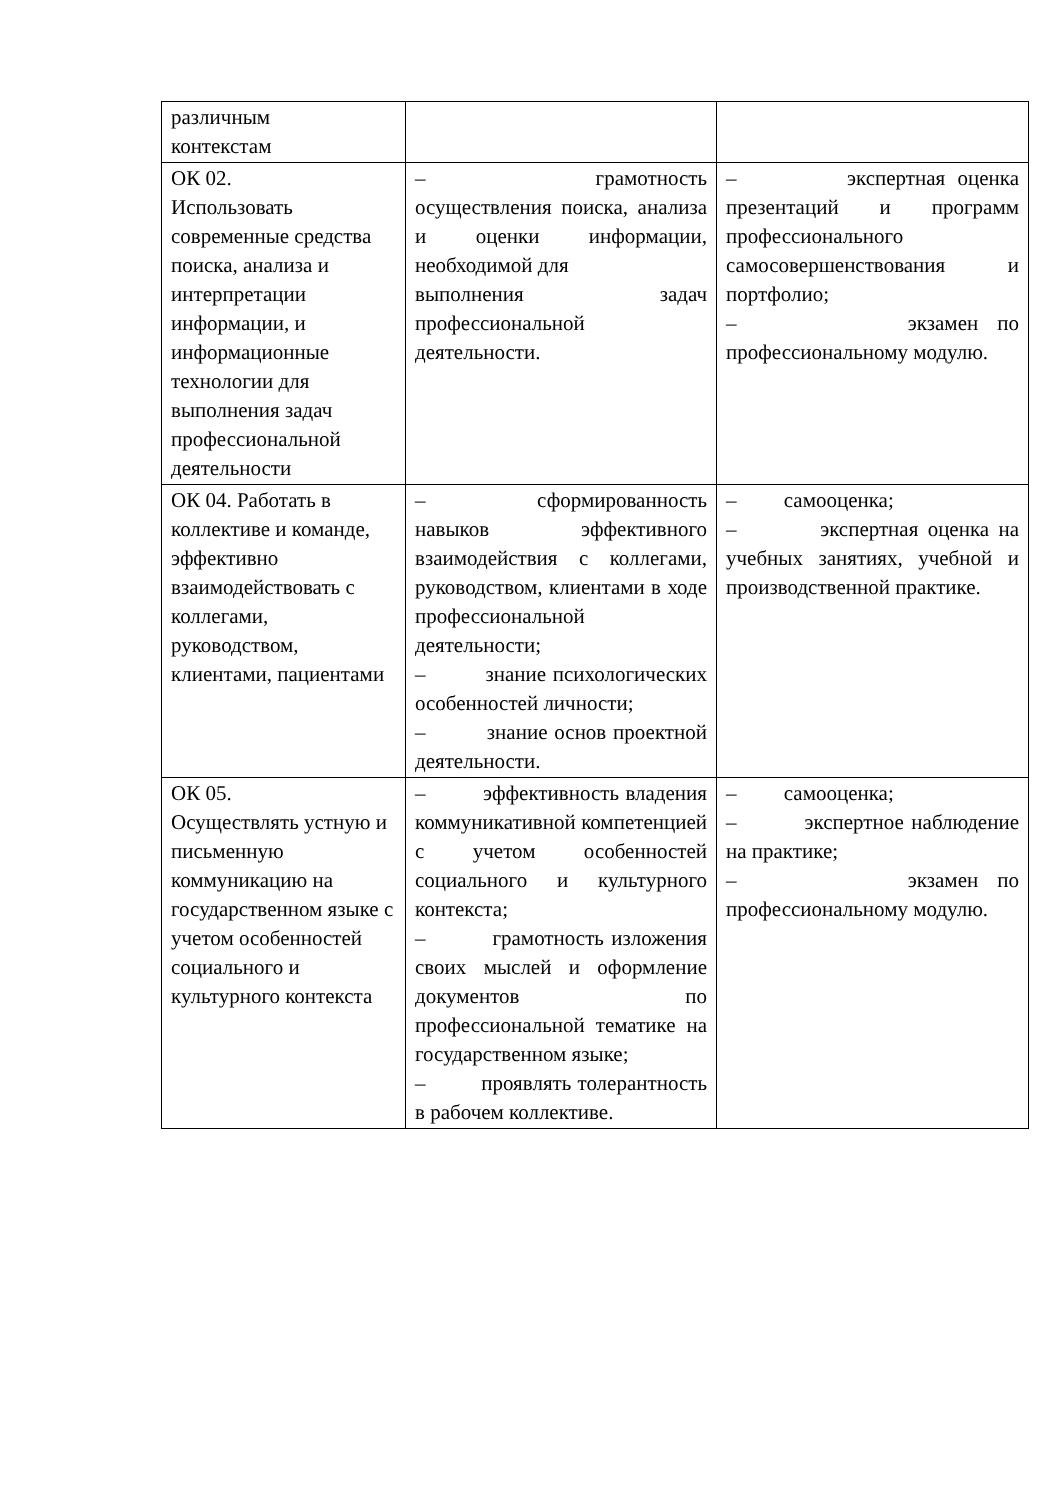| различным контекстам | | |
| ОК 02. Использовать современные средства поиска, анализа и интерпретации информации, и информационные технологии для выполнения задач профессиональной деятельности | – грамотность осуществления поиска, анализа и оценки информации, необходимой для выполнения задач профессиональной деятельности. | – экспертная оценка презентаций и программ профессионального самосовершенствования и портфолио; – экзамен по профессиональному модулю. |
| ОК 04. Работать в коллективе и команде, эффективно взаимодействовать с коллегами, руководством, клиентами, пациентами | – сформированность навыков эффективного взаимодействия с коллегами, руководством, клиентами в ходе профессиональной деятельности; – знание психологических особенностей личности; – знание основ проектной деятельности. | – самооценка; – экспертная оценка на учебных занятиях, учебной и производственной практике. |
| ОК 05. Осуществлять устную и письменную коммуникацию на государственном языке с учетом особенностей социального и культурного контекста | – эффективность владения коммуникативной компетенцией с учетом особенностей социального и культурного контекста; – грамотность изложения своих мыслей и оформление документов по профессиональной тематике на государственном языке; – проявлять толерантность в рабочем коллективе. | – самооценка; – экспертное наблюдение на практике; – экзамен по профессиональному модулю. |